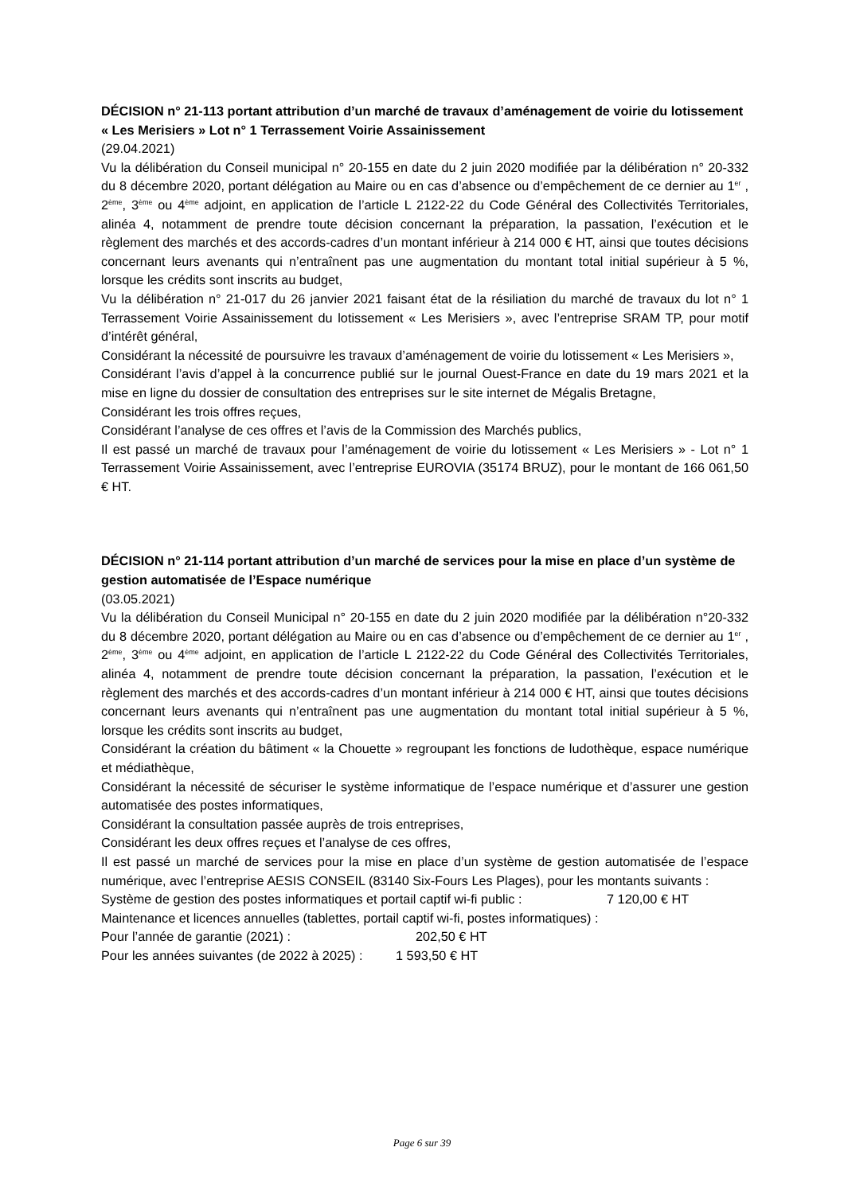DÉCISION n° 21-113 portant attribution d’un marché de travaux d’aménagement de voirie du lotissement « Les Merisiers » Lot n° 1 Terrassement Voirie Assainissement
(29.04.2021)
Vu la délibération du Conseil municipal n° 20-155 en date du 2 juin 2020 modifiée par la délibération n° 20-332 du 8 décembre 2020, portant délégation au Maire ou en cas d’absence ou d’empêchement de ce dernier au 1<sup>er</sup> , 2<sup>ème</sup>, 3<sup>ème</sup> ou 4<sup>ème</sup> adjoint, en application de l’article L 2122-22 du Code Général des Collectivités Territoriales, alinéa 4, notamment de prendre toute décision concernant la préparation, la passation, l’exécution et le règlement des marchés et des accords-cadres d’un montant inférieur à 214 000 € HT, ainsi que toutes décisions concernant leurs avenants qui n’entraînent pas une augmentation du montant total initial supérieur à 5 %, lorsque les crédits sont inscrits au budget,
Vu la délibération n° 21-017 du 26 janvier 2021 faisant état de la résiliation du marché de travaux du lot n° 1 Terrassement Voirie Assainissement du lotissement « Les Merisiers », avec l’entreprise SRAM TP, pour motif d’intérêt général,
Considérant la nécessité de poursuivre les travaux d’aménagement de voirie du lotissement « Les Merisiers »,
Considérant l’avis d’appel à la concurrence publié sur le journal Ouest-France en date du 19 mars 2021 et la mise en ligne du dossier de consultation des entreprises sur le site internet de Mégalis Bretagne,
Considérant les trois offres reçues,
Considérant l’analyse de ces offres et l’avis de la Commission des Marchés publics,
Il est passé un marché de travaux pour l’aménagement de voirie du lotissement « Les Merisiers » - Lot n° 1 Terrassement Voirie Assainissement, avec l’entreprise EUROVIA (35174 BRUZ), pour le montant de 166 061,50 € HT.
DÉCISION n° 21-114 portant attribution d’un marché de services pour la mise en place d’un système de gestion automatisée de l’Espace numérique
(03.05.2021)
Vu la délibération du Conseil Municipal n° 20-155 en date du 2 juin 2020 modifiée par la délibération n°20-332 du 8 décembre 2020, portant délégation au Maire ou en cas d’absence ou d’empêchement de ce dernier au 1<sup>er</sup> , 2<sup>ème</sup>, 3<sup>ème</sup> ou 4<sup>ème</sup> adjoint, en application de l’article L 2122-22 du Code Général des Collectivités Territoriales, alinéa 4, notamment de prendre toute décision concernant la préparation, la passation, l’exécution et le règlement des marchés et des accords-cadres d’un montant inférieur à 214 000 € HT, ainsi que toutes décisions concernant leurs avenants qui n’entraînent pas une augmentation du montant total initial supérieur à 5 %, lorsque les crédits sont inscrits au budget,
Considérant la création du bâtiment « la Chouette » regroupant les fonctions de ludothèque, espace numérique et médiathèque,
Considérant la nécessité de sécuriser le système informatique de l’espace numérique et d’assurer une gestion automatisée des postes informatiques,
Considérant la consultation passée auprès de trois entreprises,
Considérant les deux offres reçues et l’analyse de ces offres,
Il est passé un marché de services pour la mise en place d’un système de gestion automatisée de l’espace numérique, avec l’entreprise AESIS CONSEIL (83140 Six-Fours Les Plages), pour les montants suivants :
Système de gestion des postes informatiques et portail captif wi-fi public : 7 120,00 € HT
Maintenance et licences annuelles (tablettes, portail captif wi-fi, postes informatiques) :
Pour l’année de garantie (2021) : 202,50 € HT
Pour les années suivantes (de 2022 à 2025) : 1 593,50 € HT
Page 6 sur 39